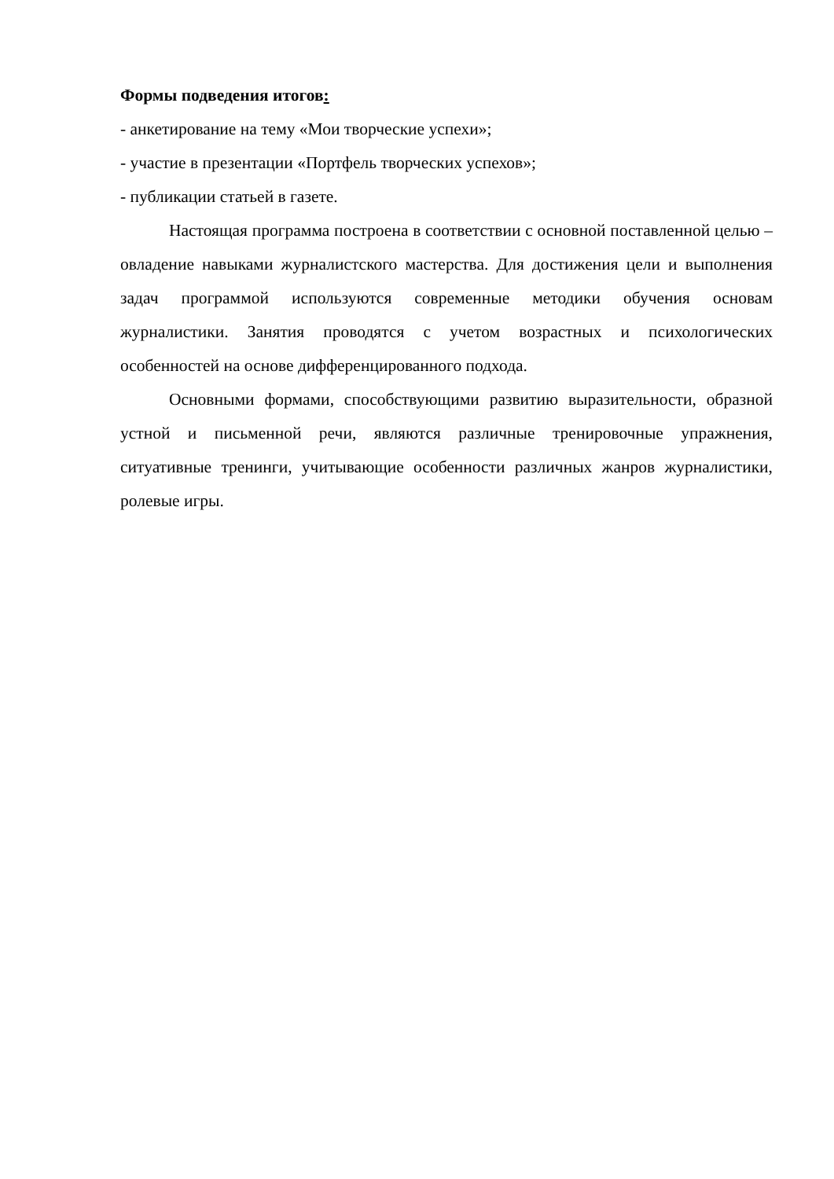Формы подведения итогов:
- анкетирование на тему «Мои творческие успехи»;
- участие в презентации «Портфель творческих успехов»;
- публикации статьей в газете.
Настоящая программа построена в соответствии с основной поставленной целью – овладение навыками журналистского мастерства. Для достижения цели и выполнения задач программой используются современные методики обучения основам журналистики. Занятия проводятся с учетом возрастных и психологических особенностей на основе дифференцированного подхода.
Основными формами, способствующими развитию выразительности, образной устной и письменной речи, являются различные тренировочные упражнения, ситуативные тренинги, учитывающие особенности различных жанров журналистики, ролевые игры.